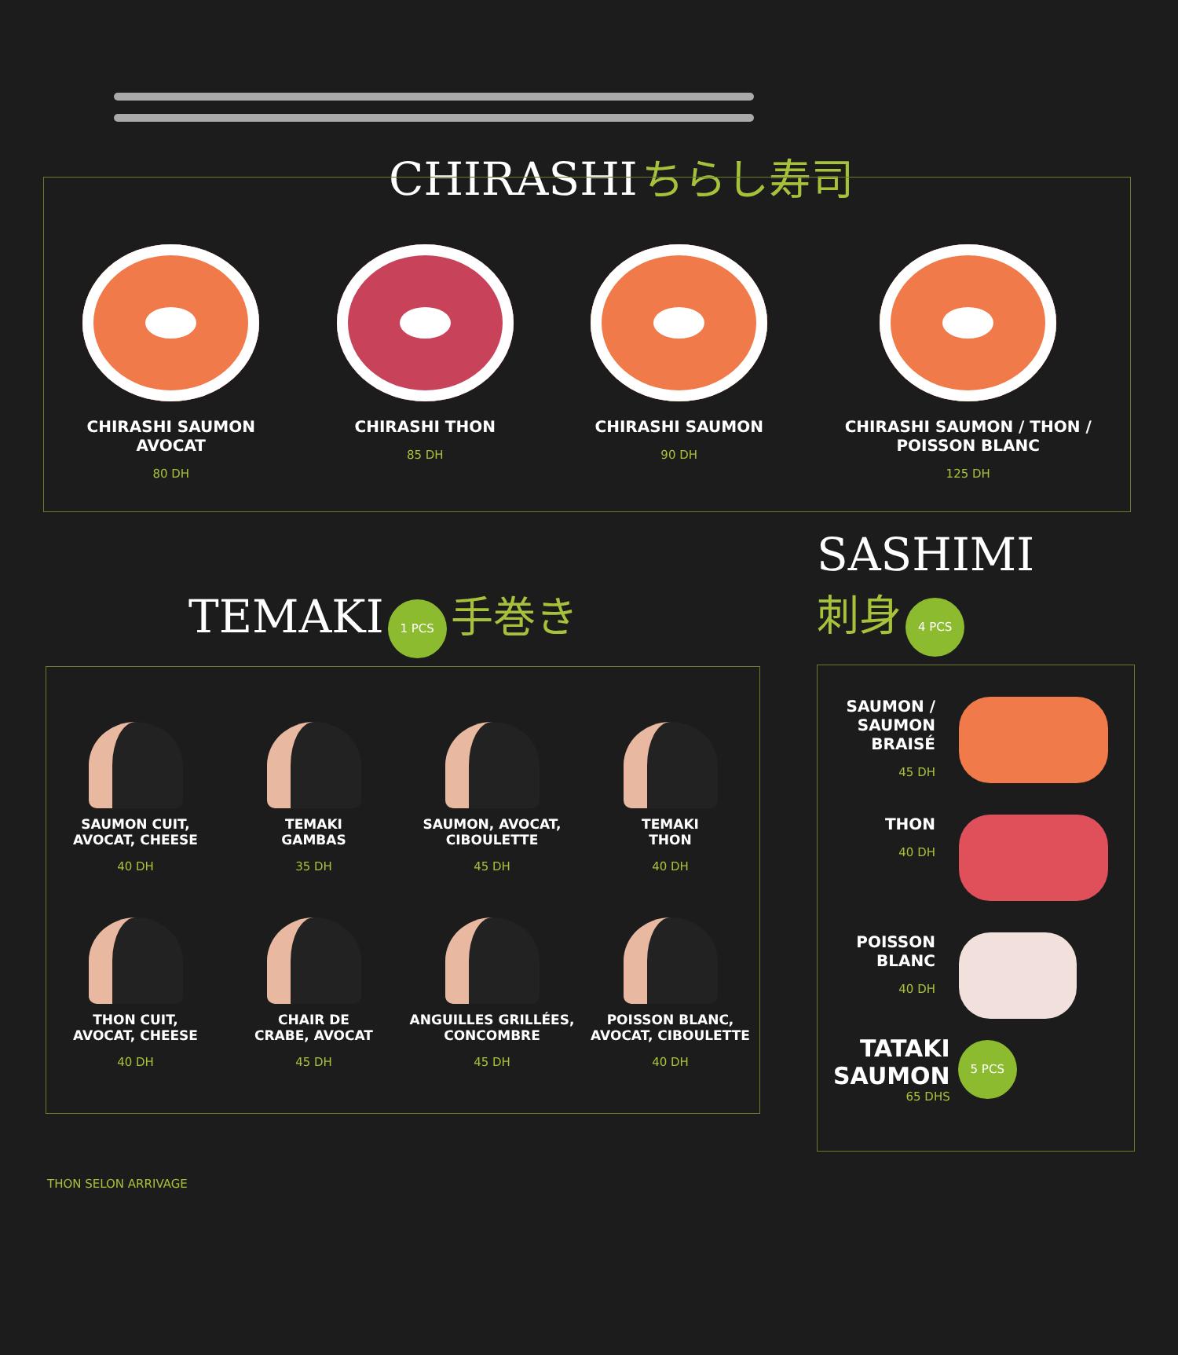CHIRASHI ちらし寿司
CHIRASHI SAUMON
AVOCAT
80 DH
CHIRASHI THON
85 DH
CHIRASHI SAUMON
90 DH
CHIRASHI SAUMON / THON /
POISSON BLANC
125 DH
TEMAKI 1 PCS 手巻き
SAUMON CUIT,
AVOCAT, CHEESE
40 DH
TEMAKI
GAMBAS
35 DH
SAUMON, AVOCAT,
CIBOULETTE
45 DH
TEMAKI
THON
40 DH
THON CUIT,
AVOCAT, CHEESE
40 DH
CHAIR DE
CRABE, AVOCAT
45 DH
ANGUILLES GRILLÉES,
CONCOMBRE
45 DH
POISSON BLANC,
AVOCAT, CIBOULETTE
40 DH
THON SELON ARRIVAGE
SASHIMI
刺身 4 PCS
SAUMON /
SAUMON
BRAISÉ
45 DH
THON
40 DH
POISSON
BLANC
40 DH
TATAKI
SAUMON
65 DHS
5 PCS